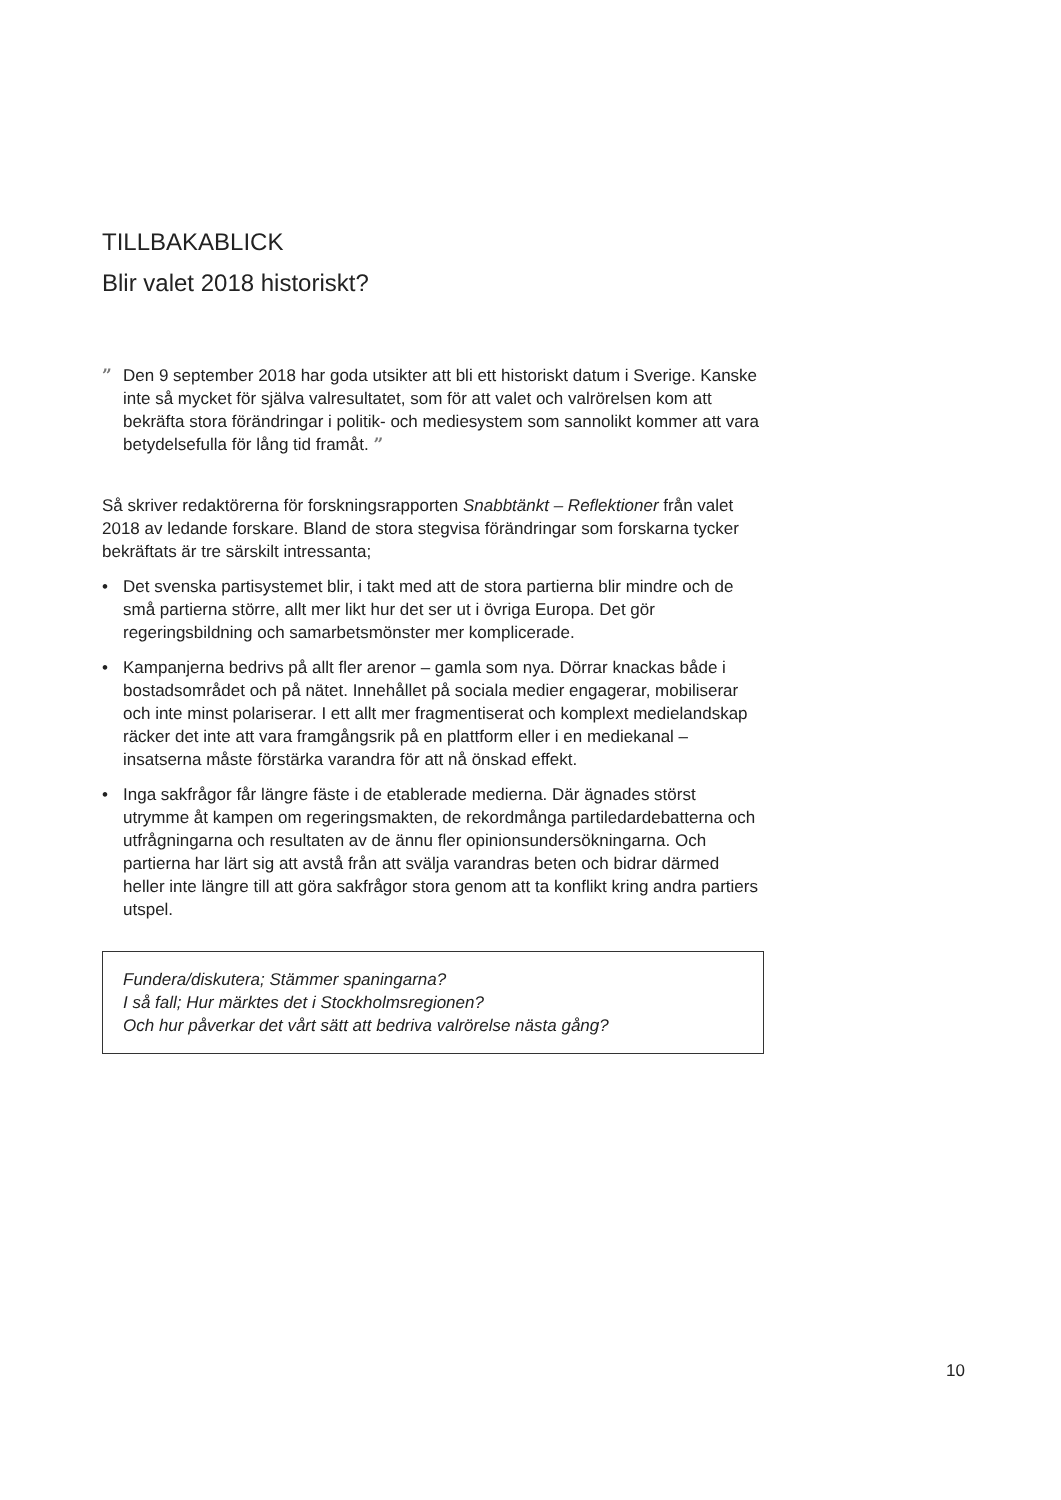TILLBAKABLICK
Blir valet 2018 historiskt?
” Den 9 september 2018 har goda utsikter att bli ett historiskt datum i Sverige. Kanske inte så mycket för själva valresultatet, som för att valet och valrörelsen kom att bekräfta stora förändringar i politik- och mediesystem som sannolikt kommer att vara betydelsefulla för lång tid framåt. ”
Så skriver redaktörerna för forskningsrapporten Snabbtänkt – Reflektioner från valet 2018 av ledande forskare. Bland de stora stegvisa förändringar som forskarna tycker bekräftats är tre särskilt intressanta;
• Det svenska partisystemet blir, i takt med att de stora partierna blir mindre och de små partierna större, allt mer likt hur det ser ut i övriga Europa. Det gör regeringsbildning och samarbetsmönster mer komplicerade.
• Kampanjerna bedrivs på allt fler arenor – gamla som nya. Dörrar knackas både i bostadsområdet och på nätet. Innehållet på sociala medier engagerar, mobiliserar och inte minst polariserar. I ett allt mer fragmentiserat och komplext medielandskap räcker det inte att vara framgångsrik på en plattform eller i en mediekanal – insatserna måste förstärka varandra för att nå önskad effekt.
• Inga sakfrågor får längre fäste i de etablerade medierna. Där ägnades störst utrymme åt kampen om regeringsmakten, de rekordmånga partiledardebatterna och utfrågningarna och resultaten av de ännu fler opinionsundersökningarna. Och partierna har lärt sig att avstå från att svälja varandras beten och bidrar därmed heller inte längre till att göra sakfrågor stora genom att ta konflikt kring andra partiers utspel.
Fundera/diskutera; Stämmer spaningarna?
I så fall; Hur märktes det i Stockholmsregionen?
Och hur påverkar det vårt sätt att bedriva valrörelse nästa gång?
10